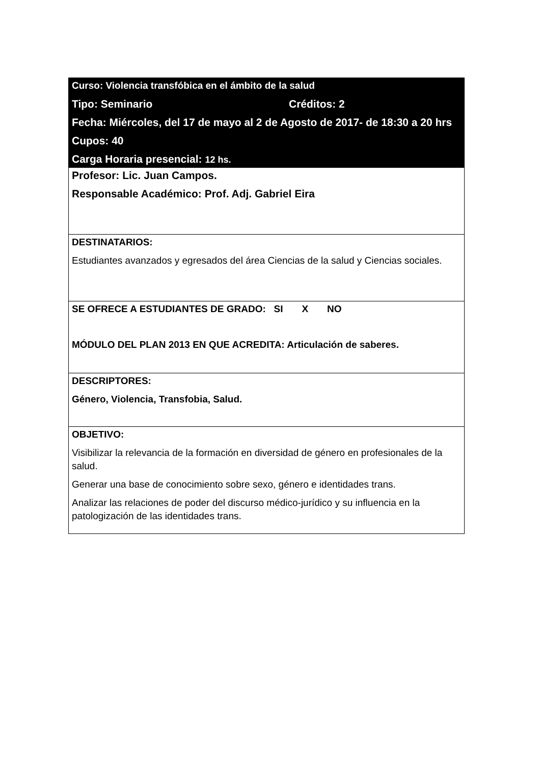| Curso: Violencia transfóbica en el ámbito de la salud Tipo: Seminario Créditos: 2 Fecha: Miércoles, del 17 de mayo al 2 de Agosto de 2017- de 18:30 a 20 hrs Cupos: 40 Carga Horaria presencial: 12 hs. |
| Profesor: Lic. Juan Campos. Responsable Académico: Prof. Adj. Gabriel Eira |
| DESTINATARIOS: Estudiantes avanzados y egresados del área Ciencias de la salud y Ciencias sociales. |
| SE OFRECE A ESTUDIANTES DE GRADO: SI X NO MÓDULO DEL PLAN 2013 EN QUE ACREDITA: Articulación de saberes. |
| DESCRIPTORES: Género, Violencia, Transfobia, Salud. |
| OBJETIVO: Visibilizar la relevancia de la formación en diversidad de género en profesionales de la salud. Generar una base de conocimiento sobre sexo, género e identidades trans. Analizar las relaciones de poder del discurso médico-jurídico y su influencia en la patologización de las identidades trans. |